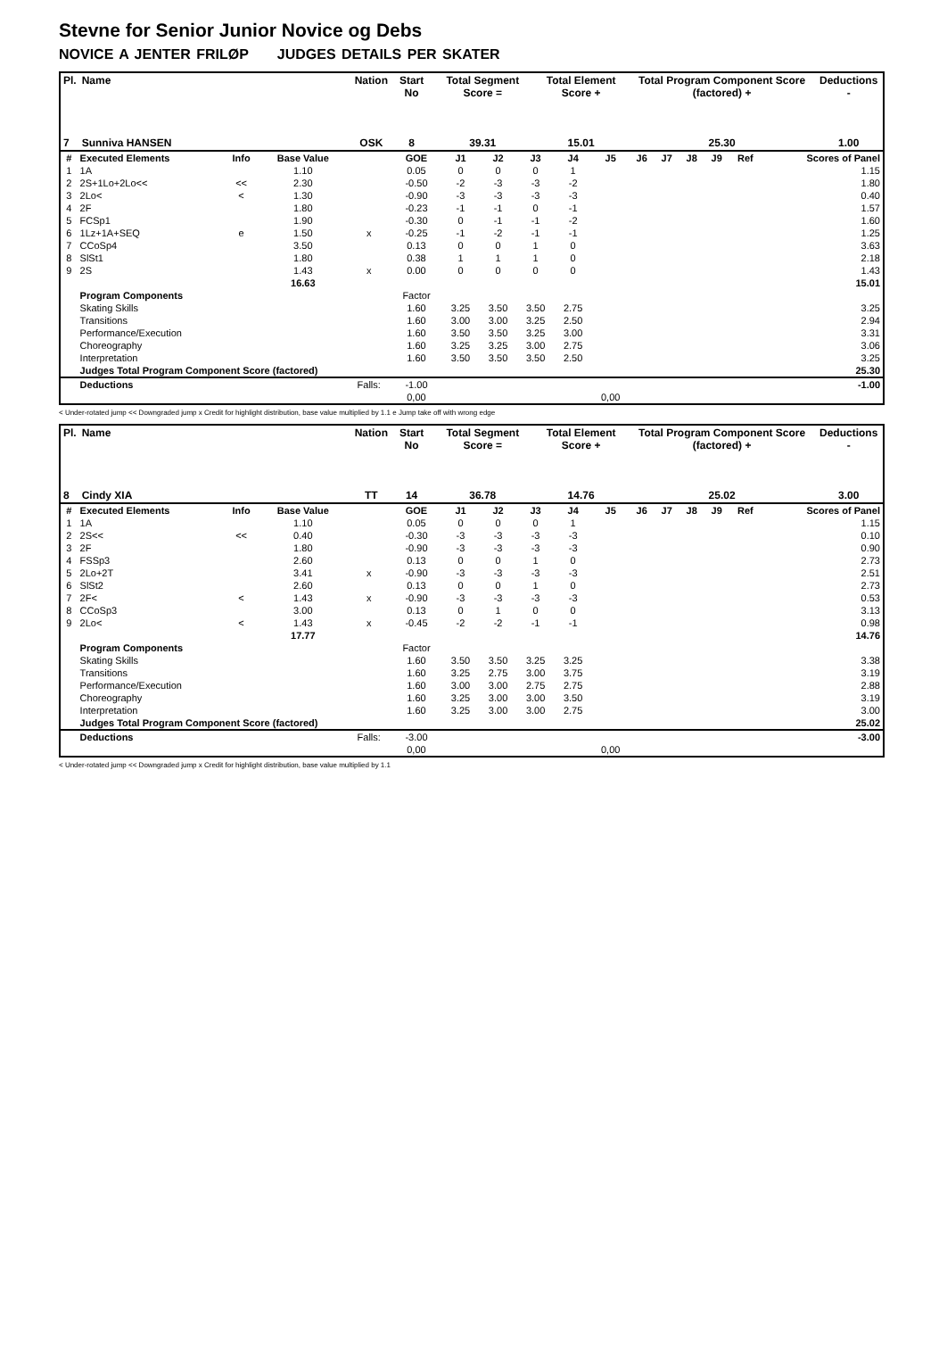Stevne for Senior Junior Novice og Debs
NOVICE A JENTER FRILØP JUDGES DETAILS PER SKATER
| Pl. | Name | Nation | Start No | Total Segment Score = | Total Element Score + | Total Program Component Score (factored) + | Deductions - |
| 7 | Sunniva HANSEN | OSK | 8 | 39.31 | 15.01 | 25.30 | 1.00 |
| # | Executed Elements | Info | Base Value | | GOE | J1 | J2 | J3 | J4 | J5 | J6 | J7 | J8 | J9 | Ref | Scores of Panel |
| --- | --- | --- | --- | --- | --- | --- | --- | --- | --- | --- | --- | --- | --- | --- | --- | --- |
| 1 | 1A | | 1.10 | | 0.05 | 0 | 0 | 0 | 1 | | | | | | | 1.15 |
| 2 | 2S+1Lo+2Lo<< | << | 2.30 | | -0.50 | -2 | -3 | -3 | -2 | | | | | | | 1.80 |
| 3 | 2Lo< | < | 1.30 | | -0.90 | -3 | -3 | -3 | -3 | | | | | | | 0.40 |
| 4 | 2F | | 1.80 | | -0.23 | -1 | -1 | 0 | -1 | | | | | | | 1.57 |
| 5 | FCSp1 | | 1.90 | | -0.30 | 0 | -1 | -1 | -2 | | | | | | | 1.60 |
| 6 | 1Lz+1A+SEQ | e | 1.50 | x | -0.25 | -1 | -2 | -1 | -1 | | | | | | | 1.25 |
| 7 | CCoSp4 | | 3.50 | | 0.13 | 0 | 0 | 1 | 0 | | | | | | | 3.63 |
| 8 | SlSt1 | | 1.80 | | 0.38 | 1 | 1 | 1 | 0 | | | | | | | 2.18 |
| 9 | 2S | | 1.43 | x | 0.00 | 0 | 0 | 0 | 0 | | | | | | | 1.43 |
| | | | 16.63 | | | | | | | | | | | | | 15.01 |
| | Program Components | | | | Factor | | | | | | | | | | | |
| | Skating Skills | | | | 1.60 | 3.25 | 3.50 | 3.50 | 2.75 | | | | | | | 3.25 |
| | Transitions | | | | 1.60 | 3.00 | 3.00 | 3.25 | 2.50 | | | | | | | 2.94 |
| | Performance/Execution | | | | 1.60 | 3.50 | 3.50 | 3.25 | 3.00 | | | | | | | 3.31 |
| | Choreography | | | | 1.60 | 3.25 | 3.25 | 3.00 | 2.75 | | | | | | | 3.06 |
| | Interpretation | | | | 1.60 | 3.50 | 3.50 | 3.50 | 2.50 | | | | | | | 3.25 |
| | Judges Total Program Component Score (factored) | | | | | | | | | | | | | | | 25.30 |
| | Deductions | | | Falls: | -1.00 | | | | | | | | | | | -1.00 |
| | | | | | 0,00 | | | | | 0,00 | | | | | | |
< Under-rotated jump << Downgraded jump x Credit for highlight distribution, base value multiplied by 1.1 e Jump take off with wrong edge
| Pl. | Name | Nation | Start No | Total Segment Score = | Total Element Score + | Total Program Component Score (factored) + | Deductions - |
| 8 | Cindy XIA | TT | 14 | 36.78 | 14.76 | 25.02 | 3.00 |
| # | Executed Elements | Info | Base Value | | GOE | J1 | J2 | J3 | J4 | J5 | J6 | J7 | J8 | J9 | Ref | Scores of Panel |
| --- | --- | --- | --- | --- | --- | --- | --- | --- | --- | --- | --- | --- | --- | --- | --- | --- |
| 1 | 1A | | 1.10 | | 0.05 | 0 | 0 | 0 | 1 | | | | | | | 1.15 |
| 2 | 2S<< | << | 0.40 | | -0.30 | -3 | -3 | -3 | -3 | | | | | | | 0.10 |
| 3 | 2F | | 1.80 | | -0.90 | -3 | -3 | -3 | -3 | | | | | | | 0.90 |
| 4 | FSSp3 | | 2.60 | | 0.13 | 0 | 0 | 1 | 0 | | | | | | | 2.73 |
| 5 | 2Lo+2T | | 3.41 | x | -0.90 | -3 | -3 | -3 | -3 | | | | | | | 2.51 |
| 6 | SlSt2 | | 2.60 | | 0.13 | 0 | 0 | 1 | 0 | | | | | | | 2.73 |
| 7 | 2F< | < | 1.43 | x | -0.90 | -3 | -3 | -3 | -3 | | | | | | | 0.53 |
| 8 | CCoSp3 | | 3.00 | | 0.13 | 0 | 1 | 0 | 0 | | | | | | | 3.13 |
| 9 | 2Lo< | < | 1.43 | x | -0.45 | -2 | -2 | -1 | -1 | | | | | | | 0.98 |
| | | | 17.77 | | | | | | | | | | | | | 14.76 |
| | Program Components | | | | Factor | | | | | | | | | | | |
| | Skating Skills | | | | 1.60 | 3.50 | 3.50 | 3.25 | 3.25 | | | | | | | 3.38 |
| | Transitions | | | | 1.60 | 3.25 | 2.75 | 3.00 | 3.75 | | | | | | | 3.19 |
| | Performance/Execution | | | | 1.60 | 3.00 | 3.00 | 2.75 | 2.75 | | | | | | | 2.88 |
| | Choreography | | | | 1.60 | 3.25 | 3.00 | 3.00 | 3.50 | | | | | | | 3.19 |
| | Interpretation | | | | 1.60 | 3.25 | 3.00 | 3.00 | 2.75 | | | | | | | 3.00 |
| | Judges Total Program Component Score (factored) | | | | | | | | | | | | | | | 25.02 |
| | Deductions | | | Falls: | -3.00 | | | | | | | | | | | -3.00 |
| | | | | | 0,00 | | | | | 0,00 | | | | | | |
< Under-rotated jump << Downgraded jump x Credit for highlight distribution, base value multiplied by 1.1